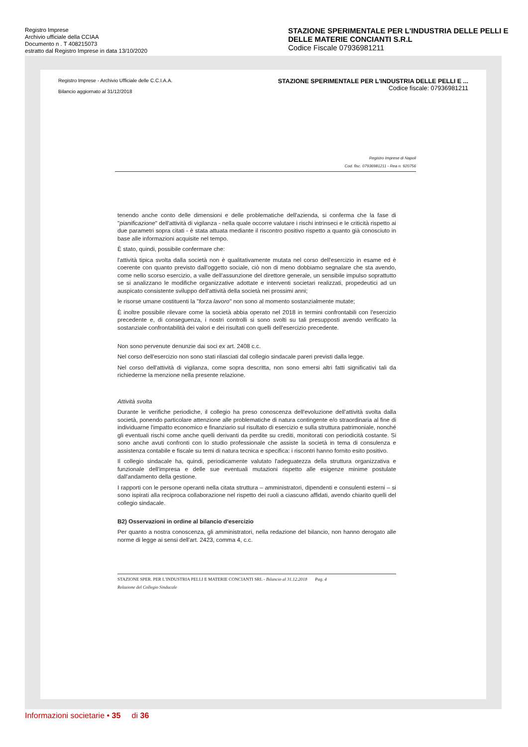Registro Imprese
Archivio ufficiale della CCIAA
Documento n . T 408215073
estratto dal Registro Imprese in data 13/10/2020
STAZIONE SPERIMENTALE PER L'INDUSTRIA DELLE PELLI E DELLE MATERIE CONCIANTI S.R.L
Codice Fiscale 07936981211
Registro Imprese - Archivio Ufficiale delle C.C.I.A.A.
Bilancio aggiornato al 31/12/2018
STAZIONE SPERIMENTALE PER L'INDUSTRIA DELLE PELLI E ...
Codice fiscale: 07936981211
Registro Imprese di Napoli
Cod. fisc. 07936981211 - Rea n. 920756
tenendo anche conto delle dimensioni e delle problematiche dell'azienda, si conferma che la fase di "pianificazione" dell'attività di vigilanza - nella quale occorre valutare i rischi intrinseci e le criticità rispetto ai due parametri sopra citati - è stata attuata mediante il riscontro positivo rispetto a quanto già conosciuto in base alle informazioni acquisite nel tempo.
È stato, quindi, possibile confermare che:
l'attività tipica svolta dalla società non è qualitativamente mutata nel corso dell'esercizio in esame ed è coerente con quanto previsto dall'oggetto sociale, ciò non di meno dobbiamo segnalare che sta avendo, come nello scorso esercizio, a valle dell'assunzione del direttore generale, un sensibile impulso soprattutto se si analizzano le modifiche organizzative adottate e interventi societari realizzati, propedeutici ad un auspicato consistente sviluppo dell'attività della società nei prossimi anni;
le risorse umane costituenti la "forza lavoro" non sono al momento sostanzialmente mutate;
È inoltre possibile rilevare come la società abbia operato nel 2018 in termini confrontabili con l'esercizio precedente e, di conseguenza, i nostri controlli si sono svolti su tali presupposti avendo verificato la sostanziale confrontabilità dei valori e dei risultati con quelli dell'esercizio precedente.
Non sono pervenute denunzie dai soci ex art. 2408 c.c.
Nel corso dell'esercizio non sono stati rilasciati dal collegio sindacale pareri previsti dalla legge.
Nel corso dell'attività di vigilanza, come sopra descritta, non sono emersi altri fatti significativi tali da richiederne la menzione nella presente relazione.
Attività svolta
Durante le verifiche periodiche, il collegio ha preso conoscenza dell'evoluzione dell'attività svolta dalla società, ponendo particolare attenzione alle problematiche di natura contingente e/o straordinaria al fine di individuarne l'impatto economico e finanziario sul risultato di esercizio e sulla struttura patrimoniale, nonché gli eventuali rischi come anche quelli derivanti da perdite su crediti, monitorati con periodicità costante. Si sono anche avuti confronti con lo studio professionale che assiste la società in tema di consulenza e assistenza contabile e fiscale su temi di natura tecnica e specifica: i riscontri hanno fornito esito positivo.
Il collegio sindacale ha, quindi, periodicamente valutato l'adeguatezza della struttura organizzativa e funzionale dell'impresa e delle sue eventuali mutazioni rispetto alle esigenze minime postulate dall'andamento della gestione.
I rapporti con le persone operanti nella citata struttura – amministratori, dipendenti e consulenti esterni – si sono ispirati alla reciproca collaborazione nel rispetto dei ruoli a ciascuno affidati, avendo chiarito quelli del collegio sindacale.
B2) Osservazioni in ordine al bilancio d'esercizio
Per quanto a nostra conoscenza, gli amministratori, nella redazione del bilancio, non hanno derogato alle norme di legge ai sensi dell'art. 2423, comma 4, c.c.
STAZIONE SPER. PER L'INDUSTRIA PELLI E MATERIE CONCIANTI SRL - Bilancio al 31.12.2018 Pag. 4
Relazione del Collegio Sindacale
Informazioni societarie • 35 di 36